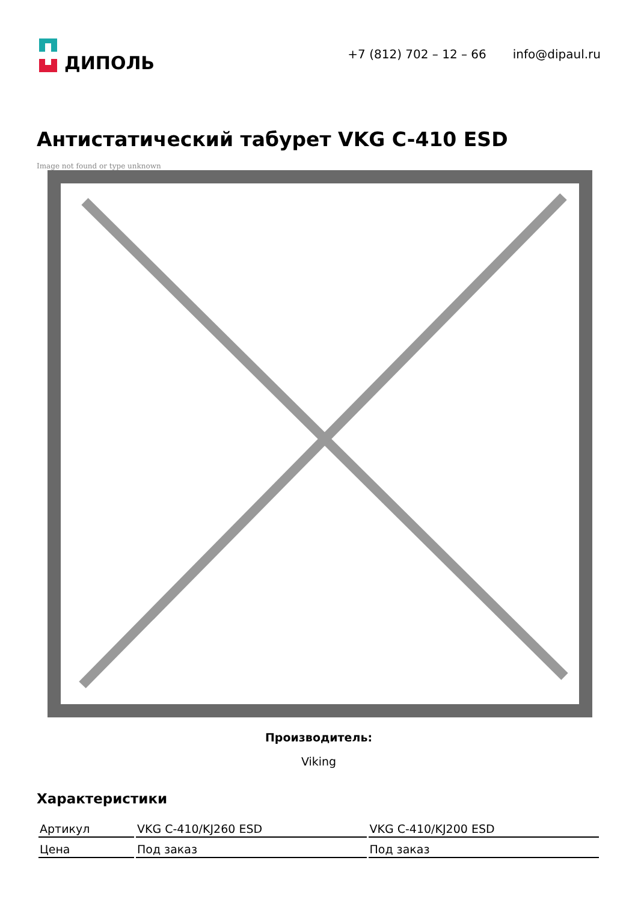ДИПОЛЬ
+7 (812) 702 – 12 – 66 info@dipaul.ru
Антистатический табурет VKG C-410 ESD
Image not found or type unknown
Производитель:
Viking
Характеристики
| Артикул | VKG C-410/KJ260 ESD | VKG C-410/KJ200 ESD |
| Цена | Под заказ | Под заказ |